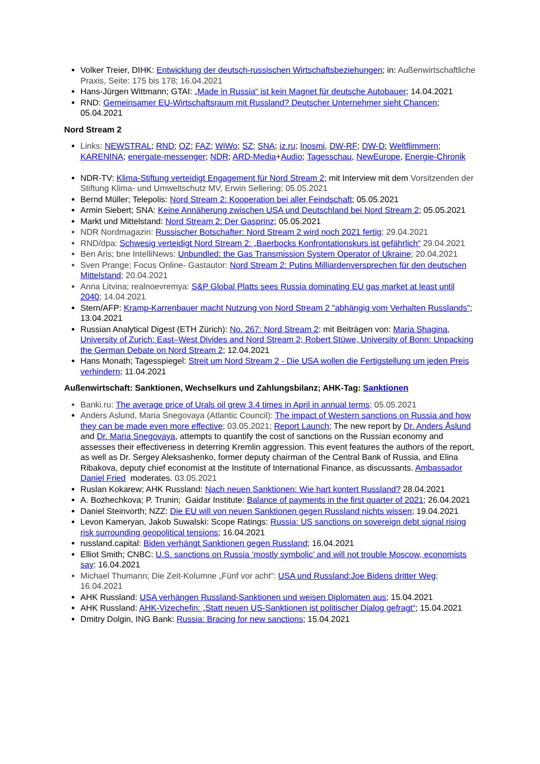Volker Treier, DIHK: Entwicklung der deutsch-russischen Wirtschaftsbeziehungen; in: Außenwirtschaftliche Praxis, Seite: 175 bis 178; 16.04.2021
Hans-Jürgen Wittmann; GTAI: „Made in Russia“ ist kein Magnet für deutsche Autobauer; 14.04.2021
RND: Gemeinsamer EU-Wirtschaftsraum mit Russland? Deutscher Unternehmer sieht Chancen; 05.04.2021
Nord Stream 2
Links: NEWSTRAL; RND; OZ; FAZ; WiWo; SZ; SNA; iz.ru; Inosmi, DW-RF; DW-D; Weltflimmern; KARENINA; energate-messenger; NDR; ARD-Media+Audio; Tagesschau, NewEurope, Energie-Chronik
NDR-TV: Klima-Stiftung verteidigt Engagement für Nord Stream 2; mit Interview mit dem Vorsitzenden der Stiftung Klima- und Umweltschutz MV, Erwin Sellering; 05.05.2021
Bernd Müller; Telepolis: Nord Stream 2: Kooperation bei aller Feindschaft; 05.05.2021
Armin Siebert; SNA: Keine Annäherung zwischen USA und Deutschland bei Nord Stream 2; 05.05.2021
Markt und Mittelstand: Nord Stream 2: Der Gasprinz; 05.05.2021
NDR Nordmagazin: Russischer Botschafter: Nord Stream 2 wird noch 2021 fertig; 29.04.2021
RND/dpa: Schwesig verteidigt Nord Stream 2: „Baerbocks Konfrontationskurs ist gefährlich“ 29.04.2021
Ben Aris; bne IntelliNews: Unbundled: the Gas Transmission System Operator of Ukraine; 20.04.2021
Sven Prange; Focus Online- Gastautor: Nord Stream 2: Putins Milliardenversprechen für den deutschen Mittelstand; 20.04.2021
Anna Litvina; realnoevremya: S&P Global Platts sees Russia dominating EU gas market at least until 2040; 14.04.2021
Stern/AFP: Kramp-Karrenbauer macht Nutzung von Nord Stream 2 "abhängig vom Verhalten Russlands"; 13.04.2021
Russian Analytical Digest (ETH Zürich): No. 267: Nord Stream 2: mit Beiträgen von: Maria Shagina, University of Zurich: East–West Divides and Nord Stream 2; Robert Stüwe, University of Bonn: Unpacking the German Debate on Nord Stream 2; 12.04.2021
Hans Monath; Tagesspiegel: Streit um Nord Stream 2 - Die USA wollen die Fertigstellung um jeden Preis verhindern; 11.04.2021
Außenwirtschaft: Sanktionen, Wechselkurs und Zahlungsbilanz; AHK-Tag: Sanktionen
Banki.ru: The average price of Urals oil grew 3.4 times in April in annual terms; 05.05.2021
Anders Aslund, Maria Snegovaya (Atlantic Council): The impact of Western sanctions on Russia and how they can be made even more effective; 03.05.2021; Report Launch; The new report by Dr. Anders Åslund and Dr. Maria Snegovaya, attempts to quantify the cost of sanctions on the Russian economy and assesses their effectiveness in deterring Kremlin aggression. This event features the authors of the report, as well as Dr. Sergey Aleksashenko, former deputy chairman of the Central Bank of Russia, and Elina Ribakova, deputy chief economist at the Institute of International Finance, as discussants. Ambassador Daniel Fried moderates. 03.05.2021
Ruslan Kokarew; AHK Russland: Nach neuen Sanktionen: Wie hart kontert Russland? 28.04.2021
A. Bozhechkova; P. Trunin; Gaidar Institute: Balance of payments in the first quarter of 2021; 26.04.2021
Daniel Steinvorth; NZZ: Die EU will von neuen Sanktionen gegen Russland nichts wissen; 19.04.2021
Levon Kameryan, Jakob Suwalski: Scope Ratings: Russia: US sanctions on sovereign debt signal rising risk surrounding geopolitical tensions; 16.04.2021
russland.capital: Biden verhängt Sanktionen gegen Russland; 16.04.2021
Elliot Smith; CNBC: U.S. sanctions on Russia ‘mostly symbolic’ and will not trouble Moscow, economists say: 16.04.2021
Michael Thumann; Die Zeit-Kolumne „Fünf vor acht“: USA und Russland:Joe Bidens dritter Weg; 16.04.2021
AHK Russland: USA verhängen Russland-Sanktionen und weisen Diplomaten aus; 15.04.2021
AHK Russland: AHK-Vizechefin: „Statt neuen US-Sanktionen ist politischer Dialog gefragt“; 15.04.2021
Dmitry Dolgin, ING Bank: Russia: Bracing for new sanctions; 15.04.2021